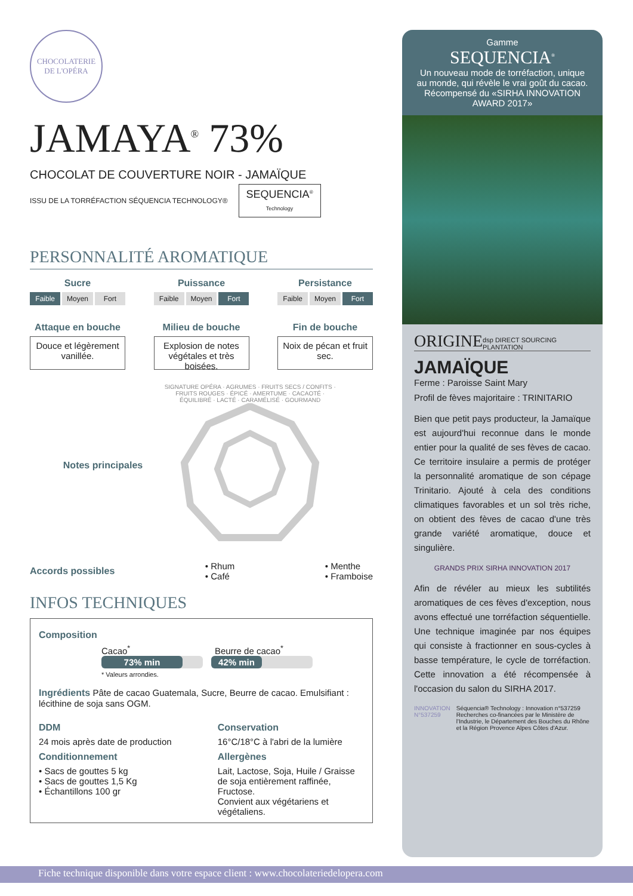CHOCOLATERIE
DE L'OPÉRA
JAMAYA<sup>®</sup> 73%
CHOCOLAT DE COUVERTURE NOIR - JAMAÏQUE
ISSU DE LA TORRÉFACTION SÉQUENCIA TECHNOLOGY®
SEQUENCIA<sup>®</sup>
Technology
PERSONNALITÉ AROMATIQUE
Sucre
Faible Moyen Fort
Puissance
Faible Moyen Fort
Persistance
Faible Moyen Fort
Attaque en bouche
Douce et légèrement vanillée.
Milieu de bouche
Explosion de notes végétales et très boisées.
Fin de bouche
Noix de pécan et fruit sec.
Notes principales
SIGNATURE OPÉRA · AGRUMES · FRUITS SECS / CONFITS · FRUITS ROUGES · ÉPICÉ · AMERTUME · CACAOTÉ · ÉQUILIBRÉ · LACTÉ · CARAMÉLISÉ · GOURMAND
Accords possibles • Rhum
• Café • Menthe
• Framboise
INFOS TECHNIQUES
Composition
Cacao<sup>*</sup> Beurre de cacao<sup>*</sup>
73% min 42% min
* Valeurs arrondies.
Ingrédients Pâte de cacao Guatemala, Sucre, Beurre de cacao. Emulsifiant : lécithine de soja sans OGM.
DDM
24 mois après date de production
Conditionnement
• Sacs de gouttes 5 kg
• Sacs de gouttes 1,5 Kg
• Échantillons 100 gr
Conservation
16°C/18°C à l'abri de la lumière
Allergènes
Lait, Lactose, Soja, Huile / Graisse de soja entièrement raffinée, Fructose.
Convient aux végétariens et végétaliens.
Gamme
SEQUENCIA<sup>®</sup>
Un nouveau mode de torréfaction, unique au monde, qui révèle le vrai goût du cacao. Récompensé du «SIRHA INNOVATION AWARD 2017»
ORIGINE dsp DIRECT SOURCING PLANTATION
JAMAÏQUE
Ferme : Paroisse Saint Mary
Profil de fèves majoritaire : TRINITARIO
Bien que petit pays producteur, la Jamaïque est aujourd'hui reconnue dans le monde entier pour la qualité de ses fèves de cacao. Ce territoire insulaire a permis de protéger la personnalité aromatique de son cépage Trinitario. Ajouté à cela des conditions climatiques favorables et un sol très riche, on obtient des fèves de cacao d'une très grande variété aromatique, douce et singulière.
GRANDS PRIX SIRHA INNOVATION 2017
Afin de révéler au mieux les subtilités aromatiques de ces fèves d'exception, nous avons effectué une torréfaction séquentielle. Une technique imaginée par nos équipes qui consiste à fractionner en sous-cycles à basse température, le cycle de torréfaction. Cette innovation a été récompensée à l'occasion du salon du SIRHA 2017.
INNOVATION N°537259 Séquencia® Technology : Innovation n°537259 Recherches co-financées par le Ministère de l'Industrie, le Département des Bouches du Rhône et la Région Provence Alpes Côtes d'Azur.
Fiche technique disponible dans votre espace client : www.chocolateriedelopera.com